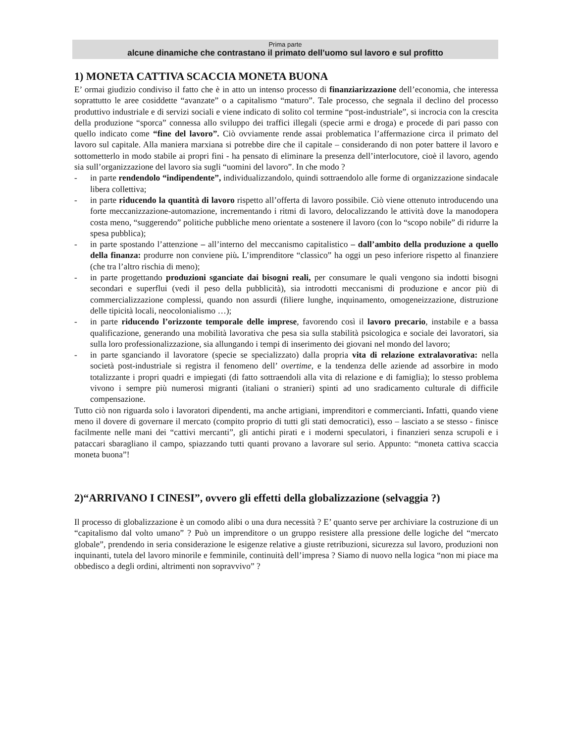Prima parte
alcune dinamiche che contrastano il primato dell’uomo sul lavoro e sul profitto
1) MONETA CATTIVA SCACCIA MONETA BUONA
E’ ormai giudizio condiviso il fatto che è in atto un intenso processo di finanziarizzazione dell’economia, che interessa soprattutto le aree cosiddette “avanzate” o a capitalismo “maturo”. Tale processo, che segnala il declino del processo produttivo industriale e di servizi sociali e viene indicato di solito col termine “post-industriale”, si incrocia con la crescita della produzione “sporca” connessa allo sviluppo dei traffici illegali (specie armi e droga) e procede di pari passo con quello indicato come “fine del lavoro”. Ciò ovviamente rende assai problematica l’affermazione circa il primato del lavoro sul capitale. Alla maniera marxiana si potrebbe dire che il capitale – considerando di non poter battere il lavoro e sottometterlo in modo stabile ai propri fini - ha pensato di eliminare la presenza dell’interlocutore, cioè il lavoro, agendo sia sull’organizzazione del lavoro sia sugli “uomini del lavoro”. In che modo ?
- in parte rendendolo “indipendente”, individualizzandolo, quindi sottraendolo alle forme di organizzazione sindacale libera collettiva;
- in parte riducendo la quantità di lavoro rispetto all’offerta di lavoro possibile. Ciò viene ottenuto introducendo una forte meccanizzazione-automazione, incrementando i ritmi di lavoro, delocalizzando le attività dove la manodopera costa meno, “suggerendo” politiche pubbliche meno orientate a sostenere il lavoro (con lo “scopo nobile” di ridurre la spesa pubblica);
- in parte spostando l’attenzione – all’interno del meccanismo capitalistico – dall’ambito della produzione a quello della finanza: produrre non conviene più. L’imprenditore “classico” ha oggi un peso inferiore rispetto al finanziere (che tra l’altro rischia di meno);
- in parte progettando produzioni sganciate dai bisogni reali, per consumare le quali vengono sia indotti bisogni secondari e superflui (vedi il peso della pubblicità), sia introdotti meccanismi di produzione e ancor più di commercializzazione complessi, quando non assurdi (filiere lunghe, inquinamento, omogeneizzazione, distruzione delle tipicità locali, neocolonialismo …);
- in parte riducendo l’orizzonte temporale delle imprese, favorendo così il lavoro precario, instabile e a bassa qualificazione, generando una mobilità lavorativa che pesa sia sulla stabilità psicologica e sociale dei lavoratori, sia sulla loro professionalizzazione, sia allungando i tempi di inserimento dei giovani nel mondo del lavoro;
- in parte sganciando il lavoratore (specie se specializzato) dalla propria vita di relazione extralavorativa: nella società post-industriale si registra il fenomeno dell’ overtime, e la tendenza delle aziende ad assorbire in modo totalizzante i propri quadri e impiegati (di fatto sottraendoli alla vita di relazione e di famiglia); lo stesso problema vivono i sempre più numerosi migranti (italiani o stranieri) spinti ad uno sradicamento culturale di difficile compensazione.
Tutto ciò non riguarda solo i lavoratori dipendenti, ma anche artigiani, imprenditori e commercianti. Infatti, quando viene meno il dovere di governare il mercato (compito proprio di tutti gli stati democratici), esso – lasciato a se stesso - finisce facilmente nelle mani dei “cattivi mercanti”, gli antichi pirati e i moderni speculatori, i finanzieri senza scrupoli e i pataccari sbaragliano il campo, spiazzando tutti quanti provano a lavorare sul serio. Appunto: “moneta cattiva scaccia moneta buona”!
2)“ARRIVANO I CINESI”, ovvero gli effetti della globalizzazione (selvaggia ?)
Il processo di globalizzazione è un comodo alibi o una dura necessità ? E’ quanto serve per archiviare la costruzione di un “capitalismo dal volto umano” ? Può un imprenditore o un gruppo resistere alla pressione delle logiche del “mercato globale”, prendendo in seria considerazione le esigenze relative a giuste retribuzioni, sicurezza sul lavoro, produzioni non inquinanti, tutela del lavoro minorile e femminile, continuità dell’impresa ? Siamo di nuovo nella logica “non mi piace ma obbedisco a degli ordini, altrimenti non sopravvivo” ?